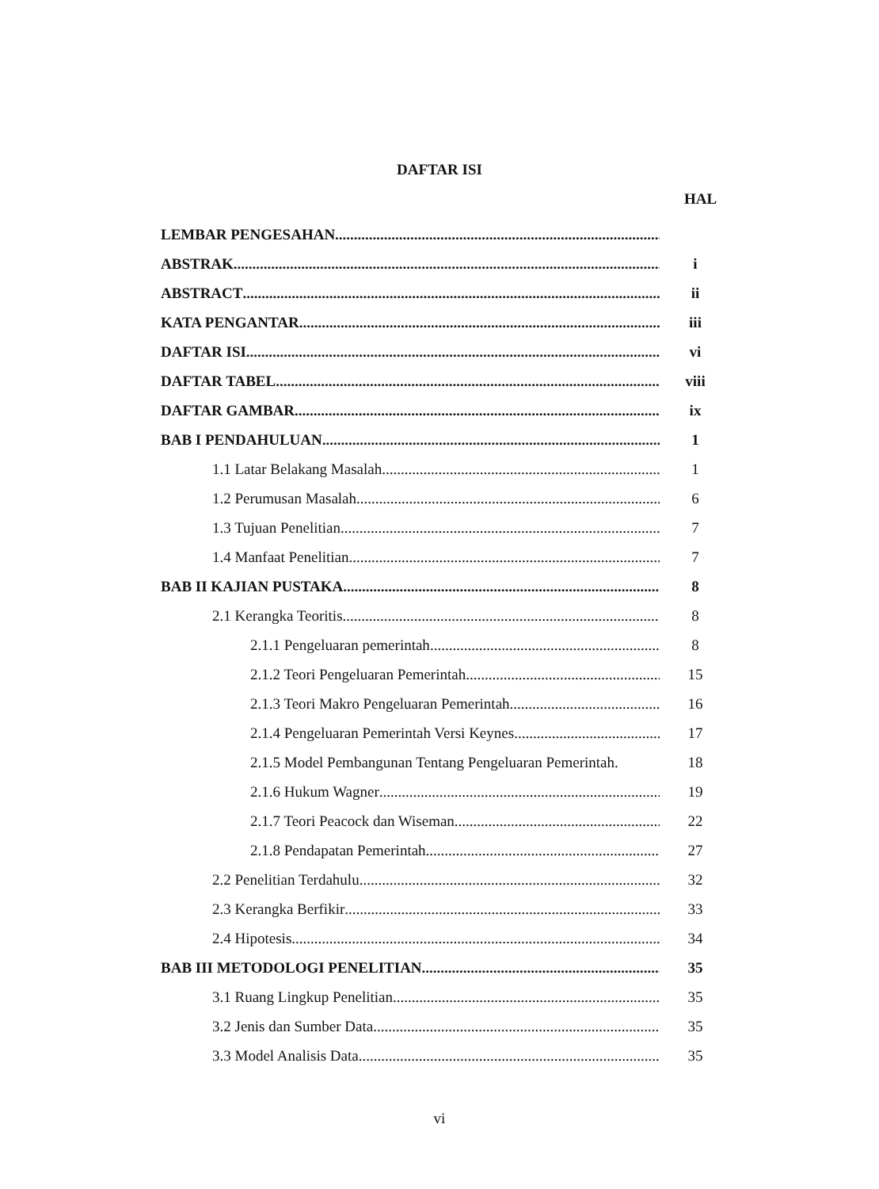DAFTAR ISI
HAL
LEMBAR PENGESAHAN
ABSTRAK i
ABSTRACT ii
KATA PENGANTAR iii
DAFTAR ISI vi
DAFTAR TABEL viii
DAFTAR GAMBAR ix
BAB I PENDAHULUAN 1
1.1 Latar Belakang Masalah 1
1.2 Perumusan Masalah 6
1.3 Tujuan Penelitian 7
1.4 Manfaat Penelitian 7
BAB II KAJIAN PUSTAKA 8
2.1 Kerangka Teoritis 8
2.1.1 Pengeluaran pemerintah 8
2.1.2 Teori Pengeluaran Pemerintah 15
2.1.3 Teori Makro Pengeluaran Pemerintah 16
2.1.4 Pengeluaran Pemerintah Versi Keynes 17
2.1.5 Model Pembangunan Tentang Pengeluaran Pemerintah. 18
2.1.6 Hukum Wagner 19
2.1.7 Teori Peacock dan Wiseman 22
2.1.8 Pendapatan Pemerintah 27
2.2 Penelitian Terdahulu 32
2.3 Kerangka Berfikir 33
2.4 Hipotesis 34
BAB III METODOLOGI PENELITIAN 35
3.1 Ruang Lingkup Penelitian 35
3.2 Jenis dan Sumber Data 35
3.3 Model Analisis Data 35
vi